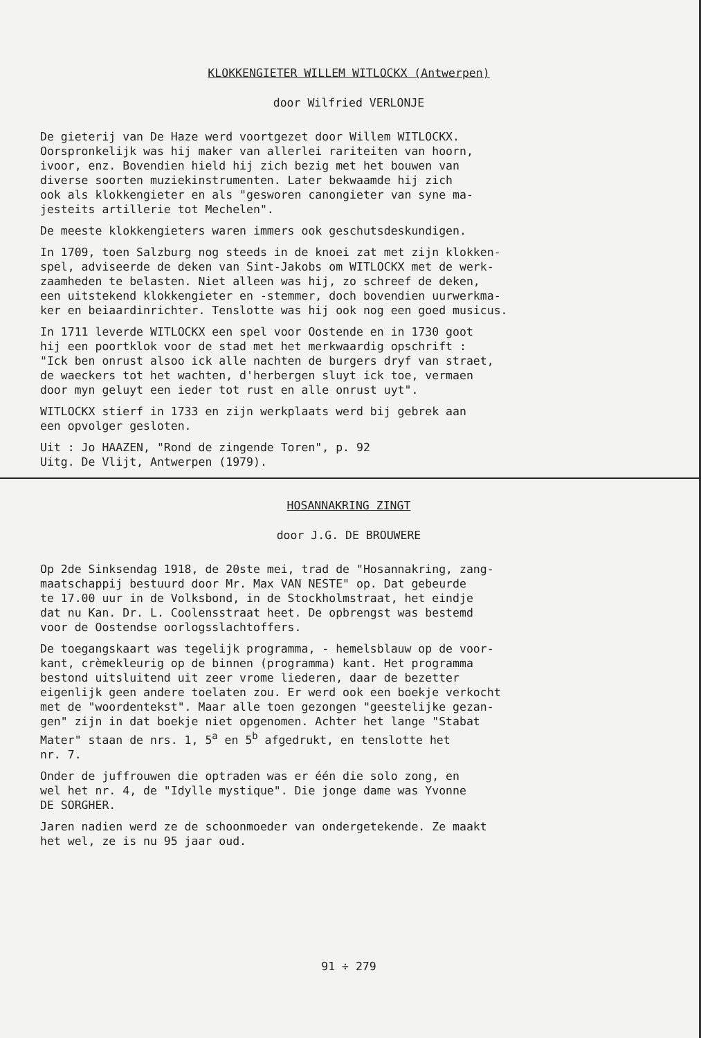KLOKKENGIETER WILLEM WITLOCKX (Antwerpen)
door Wilfried VERLONJE
De gieterij van De Haze werd voortgezet door Willem WITLOCKX. Oorspronkelijk was hij maker van allerlei rariteiten van hoorn, ivoor, enz. Bovendien hield hij zich bezig met het bouwen van diverse soorten muziekinstrumenten. Later bekwaamde hij zich ook als klokkengieter en als "gesworen canongieter van syne ma- jesteits artillerie tot Mechelen".
De meeste klokkengieters waren immers ook geschutsdeskundigen.
In 1709, toen Salzburg nog steeds in de knoei zat met zijn klokken- spel, adviseerde de deken van Sint-Jakobs om WITLOCKX met de werk- zaamheden te belasten. Niet alleen was hij, zo schreef de deken, een uitstekend klokkengieter en -stemmer, doch bovendien uurwerkma- ker en beiaardinrichter. Tenslotte was hij ook nog een goed musicus.
In 1711 leverde WITLOCKX een spel voor Oostende en in 1730 goot hij een poortklok voor de stad met het merkwaardig opschrift : "Ick ben onrust alsoo ick alle nachten de burgers dryf van straet, de waeckers tot het wachten, d'herbergen sluyt ick toe, vermaen door myn geluyt een ieder tot rust en alle onrust uyt".
WITLOCKX stierf in 1733 en zijn werkplaats werd bij gebrek aan een opvolger gesloten.
Uit : Jo HAAZEN, "Rond de zingende Toren", p. 92 Uitg. De Vlijt, Antwerpen (1979).
HOSANNAKRING ZINGT
door J.G. DE BROUWERE
Op 2de Sinksendag 1918, de 20ste mei, trad de "Hosannakring, zang- maatschappij bestuurd door Mr. Max VAN NESTE" op. Dat gebeurde te 17.00 uur in de Volksbond, in de Stockholmstraat, het eindje dat nu Kan. Dr. L. Coolensstraat heet. De opbrengst was bestemd voor de Oostendse oorlogsslachtoffers.
De toegangskaart was tegelijk programma, - hemelsblauw op de voor- kant, crèmekleurig op de binnen (programma) kant. Het programma bestond uitsluitend uit zeer vrome liederen, daar de bezetter eigenlijk geen andere toelaten zou. Er werd ook een boekje verkocht met de "woordentekst". Maar alle toen gezongen "geestelijke gezan- gen" zijn in dat boekje niet opgenomen. Achter het lange "Stabat Mater" staan de nrs. 1, 5<sup>a</sup> en 5<sup>b</sup> afgedrukt, en tenslotte het nr. 7.
Onder de juffrouwen die optraden was er één die solo zong, en wel het nr. 4, de "Idylle mystique". Die jonge dame was Yvonne DE SORGHER.
Jaren nadien werd ze de schoonmoeder van ondergetekende. Ze maakt het wel, ze is nu 95 jaar oud.
91 ÷ 279